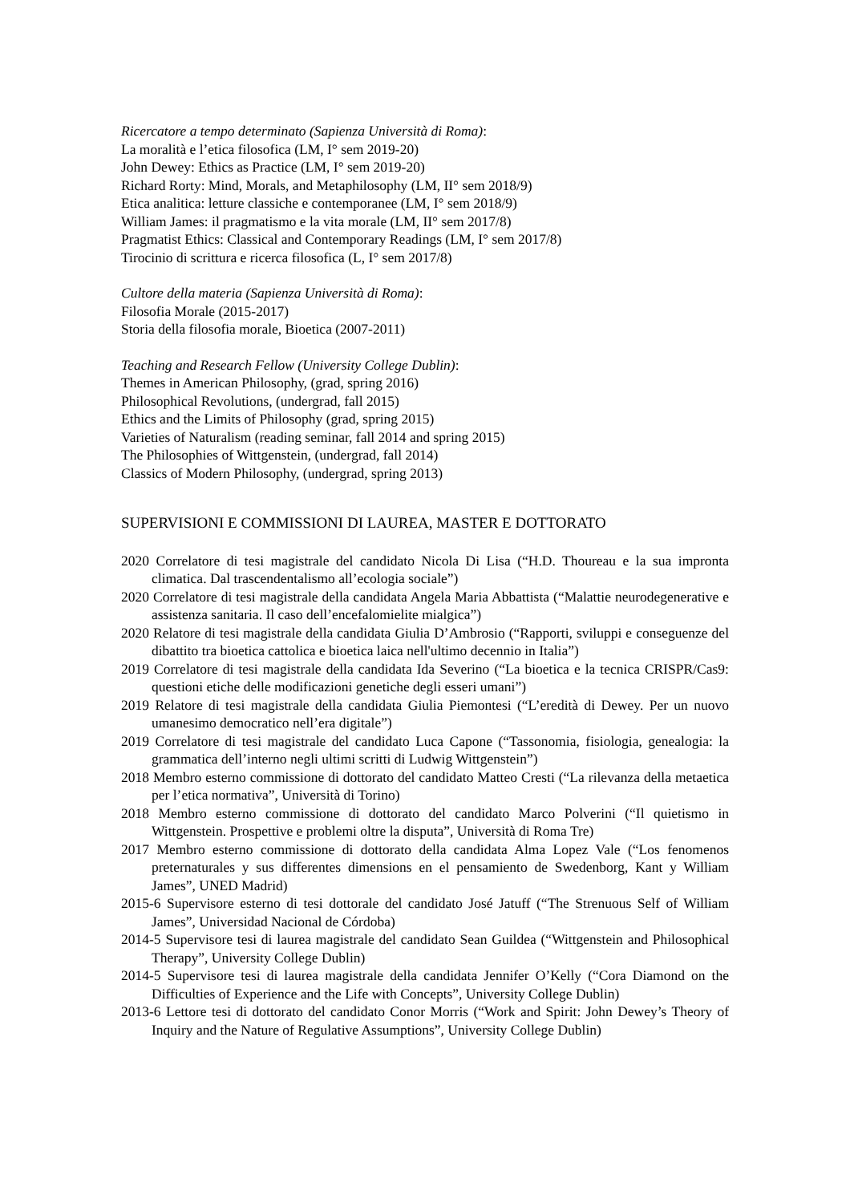Ricercatore a tempo determinato (Sapienza Università di Roma):
La moralità e l’etica filosofica (LM, I° sem 2019-20)
John Dewey: Ethics as Practice (LM, I° sem 2019-20)
Richard Rorty: Mind, Morals, and Metaphilosophy (LM, II° sem 2018/9)
Etica analitica: letture classiche e contemporanee (LM, I° sem 2018/9)
William James: il pragmatismo e la vita morale (LM, II° sem 2017/8)
Pragmatist Ethics: Classical and Contemporary Readings (LM, I° sem 2017/8)
Tirocinio di scrittura e ricerca filosofica (L, I° sem 2017/8)
Cultore della materia (Sapienza Università di Roma):
Filosofia Morale (2015-2017)
Storia della filosofia morale, Bioetica (2007-2011)
Teaching and Research Fellow (University College Dublin):
Themes in American Philosophy, (grad, spring 2016)
Philosophical Revolutions, (undergrad, fall 2015)
Ethics and the Limits of Philosophy (grad, spring 2015)
Varieties of Naturalism (reading seminar, fall 2014 and spring 2015)
The Philosophies of Wittgenstein, (undergrad, fall 2014)
Classics of Modern Philosophy, (undergrad, spring 2013)
SUPERVISIONI E COMMISSIONI DI LAUREA, MASTER E DOTTORATO
2020 Correlatore di tesi magistrale del candidato Nicola Di Lisa (“H.D. Thoureau e la sua impronta climatica. Dal trascendentalismo all’ecologia sociale”)
2020 Correlatore di tesi magistrale della candidata Angela Maria Abbattista (“Malattie neurodegenerative e assistenza sanitaria. Il caso dell’encefalomielite mialgica”)
2020 Relatore di tesi magistrale della candidata Giulia D’Ambrosio (“Rapporti, sviluppi e conseguenze del dibattito tra bioetica cattolica e bioetica laica nell'ultimo decennio in Italia”)
2019 Correlatore di tesi magistrale della candidata Ida Severino (“La bioetica e la tecnica CRISPR/Cas9: questioni etiche delle modificazioni genetiche degli esseri umani”)
2019 Relatore di tesi magistrale della candidata Giulia Piemontesi (“L’eredità di Dewey. Per un nuovo umanesimo democratico nell’era digitale”)
2019 Correlatore di tesi magistrale del candidato Luca Capone (“Tassonomia, fisiologia, genealogia: la grammatica dell’interno negli ultimi scritti di Ludwig Wittgenstein”)
2018 Membro esterno commissione di dottorato del candidato Matteo Cresti (“La rilevanza della metaetica per l’etica normativa”, Università di Torino)
2018 Membro esterno commissione di dottorato del candidato Marco Polverini (“Il quietismo in Wittgenstein. Prospettive e problemi oltre la disputa”, Università di Roma Tre)
2017 Membro esterno commissione di dottorato della candidata Alma Lopez Vale (“Los fenomenos preternaturales y sus differentes dimensions en el pensamiento de Swedenborg, Kant y William James”, UNED Madrid)
2015-6 Supervisore esterno di tesi dottorale del candidato José Jatuff (“The Strenuous Self of William James”, Universidad Nacional de Córdoba)
2014-5 Supervisore tesi di laurea magistrale del candidato Sean Guildea (“Wittgenstein and Philosophical Therapy”, University College Dublin)
2014-5 Supervisore tesi di laurea magistrale della candidata Jennifer O’Kelly (“Cora Diamond on the Difficulties of Experience and the Life with Concepts”, University College Dublin)
2013-6 Lettore tesi di dottorato del candidato Conor Morris (“Work and Spirit: John Dewey’s Theory of Inquiry and the Nature of Regulative Assumptions”, University College Dublin)